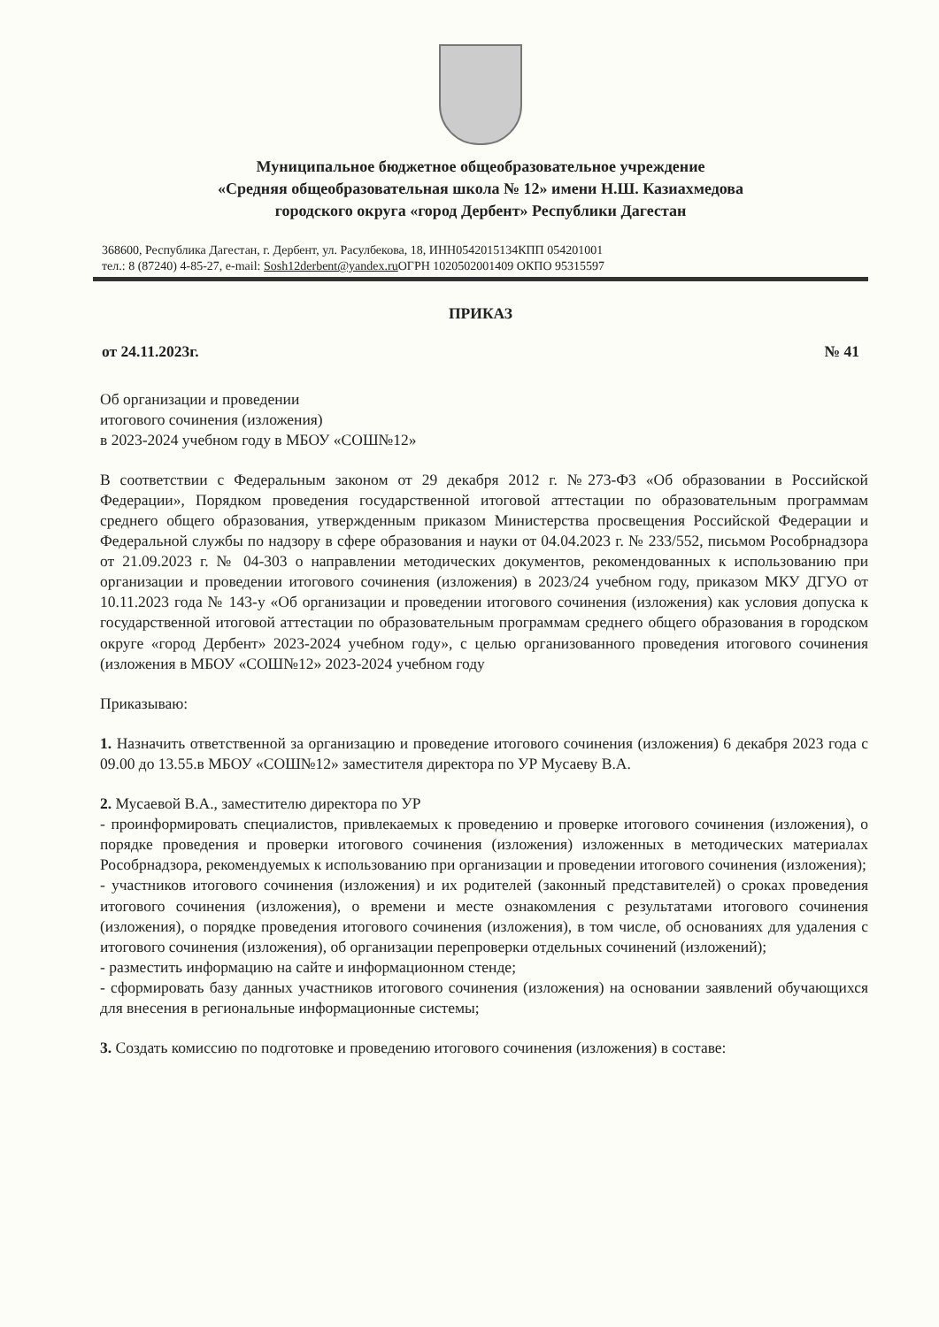Муниципальное бюджетное общеобразовательное учреждение
«Средняя общеобразовательная школа № 12» имени Н.Ш. Казиахмедова
городского округа «город Дербент» Республики Дагестан
368600, Республика Дагестан, г. Дербент, ул. Расулбекова, 18, ИНН0542015134КПП 054201001
тел.: 8 (87240) 4-85-27, e-mail: Sosh12derbent@yandex.ru ОГРН 1020502001409 ОКПО 95315597
ПРИКАЗ
от 24.11.2023г. № 41
Об организации и проведении
итогового сочинения (изложения)
в 2023-2024 учебном году в МБОУ «СОШ№12»
В соответствии с Федеральным законом от 29 декабря 2012 г. №273-ФЗ «Об образовании в Российской Федерации», Порядком проведения государственной итоговой аттестации по образовательным программам среднего общего образования, утвержденным приказом Министерства просвещения Российской Федерации и Федеральной службы по надзору в сфере образования и науки от 04.04.2023 г. № 233/552, письмом Рособрнадзора от 21.09.2023 г. № 04-303 о направлении методических документов, рекомендованных к использованию при организации и проведении итогового сочинения (изложения) в 2023/24 учебном году, приказом МКУ ДГУО от 10.11.2023 года № 143-у «Об организации и проведении итогового сочинения (изложения) как условия допуска к государственной итоговой аттестации по образовательным программам среднего общего образования в городском округе «город Дербент» 2023-2024 учебном году», с целью организованного проведения итогового сочинения (изложения в МБОУ «СОШ№12» 2023-2024 учебном году
Приказываю:
1. Назначить ответственной за организацию и проведение итогового сочинения (изложения) 6 декабря 2023 года с 09.00 до 13.55.в МБОУ «СОШ№12» заместителя директора по УР Мусаеву В.А.
2. Мусаевой В.А., заместителю директора по УР
- проинформировать специалистов, привлекаемых к проведению и проверке итогового сочинения (изложения), о порядке проведения и проверки итогового сочинения (изложения) изложенных в методических материалах Рособрнадзора, рекомендуемых к использованию при организации и проведении итогового сочинения (изложения);
- участников итогового сочинения (изложения) и их родителей (законный представителей) о сроках проведения итогового сочинения (изложения), о времени и месте ознакомления с результатами итогового сочинения (изложения), о порядке проведения итогового сочинения (изложения), в том числе, об основаниях для удаления с итогового сочинения (изложения), об организации перепроверки отдельных сочинений (изложений);
- разместить информацию на сайте и информационном стенде;
- сформировать базу данных участников итогового сочинения (изложения) на основании заявлений обучающихся для внесения в региональные информационные системы;
3. Создать комиссию по подготовке и проведению итогового сочинения (изложения) в составе: